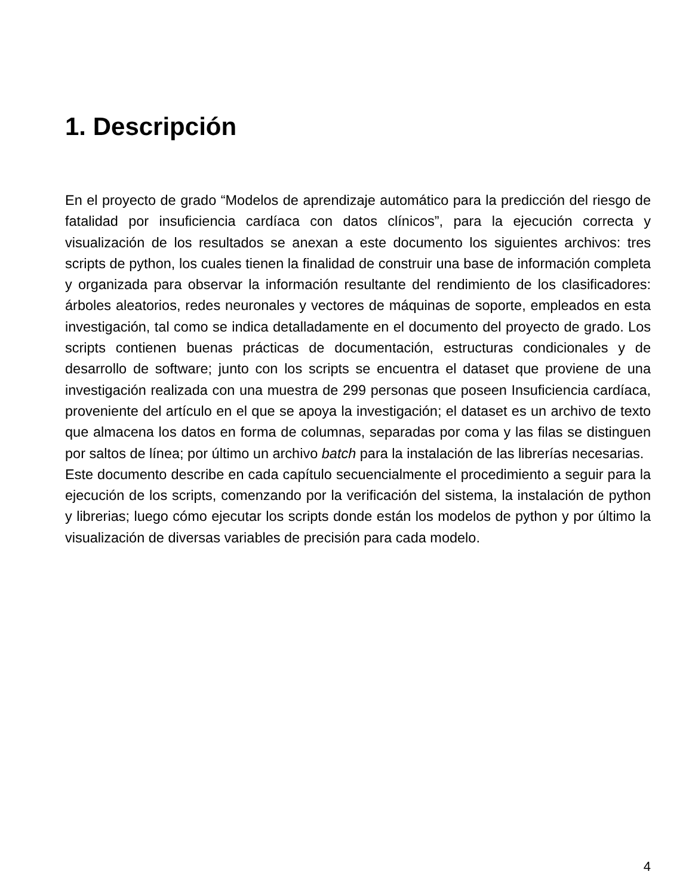1. Descripción
En el proyecto de grado “Modelos de aprendizaje automático para la predicción del riesgo de fatalidad por insuficiencia cardíaca con datos clínicos”, para la ejecución correcta y visualización de los resultados se anexan a este documento los siguientes archivos: tres scripts de python, los cuales tienen la finalidad de construir una base de información completa y organizada para observar la información resultante del rendimiento de los clasificadores: árboles aleatorios, redes neuronales y vectores de máquinas de soporte, empleados en esta investigación, tal como se indica detalladamente en el documento del proyecto de grado. Los scripts contienen buenas prácticas de documentación, estructuras condicionales y de desarrollo de software; junto con los scripts se encuentra el dataset que proviene de una investigación realizada con una muestra de 299 personas que poseen Insuficiencia cardíaca, proveniente del artículo en el que se apoya la investigación; el dataset es un archivo de texto que almacena los datos en forma de columnas, separadas por coma y las filas se distinguen por saltos de línea; por último un archivo batch para la instalación de las librerías necesarias.
Este documento describe en cada capítulo secuencialmente el procedimiento a seguir para la ejecución de los scripts, comenzando por la verificación del sistema, la instalación de python y librerias; luego cómo ejecutar los scripts donde están los modelos de python y por último la visualización de diversas variables de precisión para cada modelo.
4